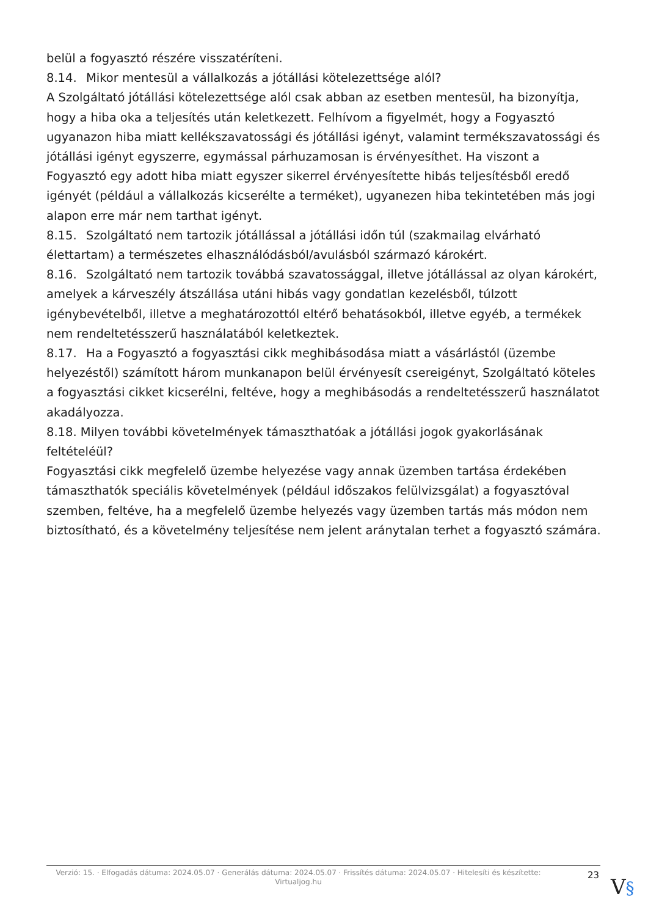belül a fogyasztó részére visszatéríteni.
8.14. Mikor mentesül a vállalkozás a jótállási kötelezettsége alól?
A Szolgáltató jótállási kötelezettsége alól csak abban az esetben mentesül, ha bizonyítja, hogy a hiba oka a teljesítés után keletkezett. Felhívom a figyelmét, hogy a Fogyasztó ugyanazon hiba miatt kellékszavatossági és jótállási igényt, valamint termékszavatossági és jótállási igényt egyszerre, egymással párhuzamosan is érvényesíthet. Ha viszont a Fogyasztó egy adott hiba miatt egyszer sikerrel érvényesítette hibás teljesítésből eredő igényét (például a vállalkozás kicserélte a terméket), ugyanezen hiba tekintetében más jogi alapon erre már nem tarthat igényt.
8.15. Szolgáltató nem tartozik jótállással a jótállási időn túl (szakmailag elvárható élettartam) a természetes elhasználódásból/avulásból származó károkért.
8.16. Szolgáltató nem tartozik továbbá szavatossággal, illetve jótállással az olyan károkért, amelyek a kárveszély átszállása utáni hibás vagy gondatlan kezelésből, túlzott igénybevételből, illetve a meghatározottól eltérő behatásokból, illetve egyéb, a termékek nem rendeltetésszerű használatából keletkeztek.
8.17. Ha a Fogyasztó a fogyasztási cikk meghibásodása miatt a vásárlástól (üzembe helyezéstől) számított három munkanapon belül érvényesít csereigényt, Szolgáltató köteles a fogyasztási cikket kicserélni, feltéve, hogy a meghibásodás a rendeltetésszerű használatot akadályozza.
8.18. Milyen további követelmények támaszthatóak a jótállási jogok gyakorlásának feltételéül?
Fogyasztási cikk megfelelő üzembe helyezése vagy annak üzemben tartása érdekében támaszthatók speciális követelmények (például időszakos felülvizsgálat) a fogyasztóval szemben, feltéve, ha a megfelelő üzembe helyezés vagy üzemben tartás más módon nem biztosítható, és a követelmény teljesítése nem jelent aránytalan terhet a fogyasztó számára.
Verzió: 15. · Elfogadás dátuma: 2024.05.07 · Generálás dátuma: 2024.05.07 · Frissítés dátuma: 2024.05.07 · Hitelesíti és készítette: Virtualjog.hu
23
V§